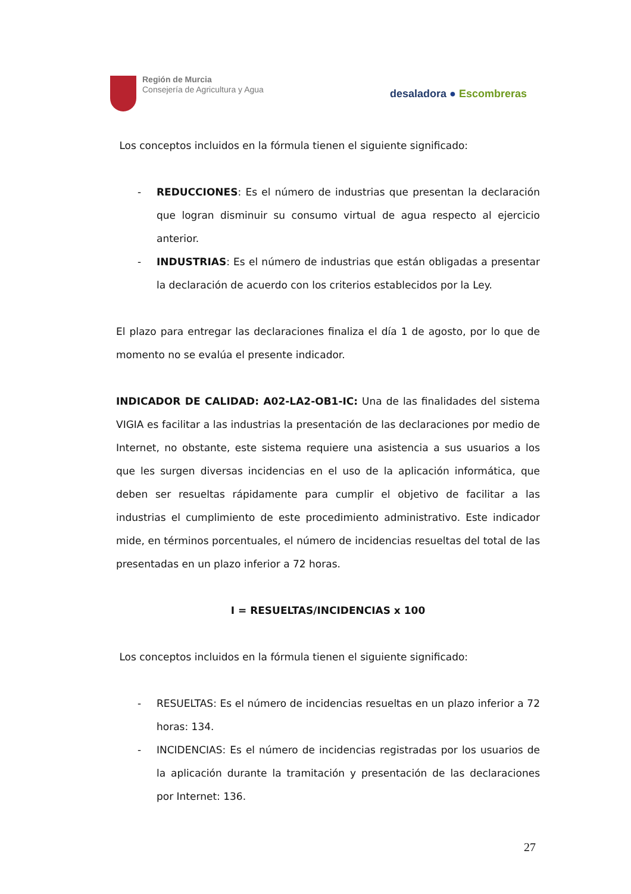Región de Murcia
Consejería de Agricultura y Agua
desaladora ● Escombreras
Los conceptos incluidos en la fórmula tienen el siguiente significado:
- REDUCCIONES: Es el número de industrias que presentan la declaración que logran disminuir su consumo virtual de agua respecto al ejercicio anterior.
- INDUSTRIAS: Es el número de industrias que están obligadas a presentar la declaración de acuerdo con los criterios establecidos por la Ley.
El plazo para entregar las declaraciones finaliza el día 1 de agosto, por lo que de momento no se evalúa el presente indicador.
INDICADOR DE CALIDAD: A02-LA2-OB1-IC: Una de las finalidades del sistema VIGIA es facilitar a las industrias la presentación de las declaraciones por medio de Internet, no obstante, este sistema requiere una asistencia a sus usuarios a los que les surgen diversas incidencias en el uso de la aplicación informática, que deben ser resueltas rápidamente para cumplir el objetivo de facilitar a las industrias el cumplimiento de este procedimiento administrativo. Este indicador mide, en términos porcentuales, el número de incidencias resueltas del total de las presentadas en un plazo inferior a 72 horas.
I = RESUELTAS/INCIDENCIAS x 100
Los conceptos incluidos en la fórmula tienen el siguiente significado:
- RESUELTAS: Es el número de incidencias resueltas en un plazo inferior a 72 horas: 134.
- INCIDENCIAS: Es el número de incidencias registradas por los usuarios de la aplicación durante la tramitación y presentación de las declaraciones por Internet: 136.
27